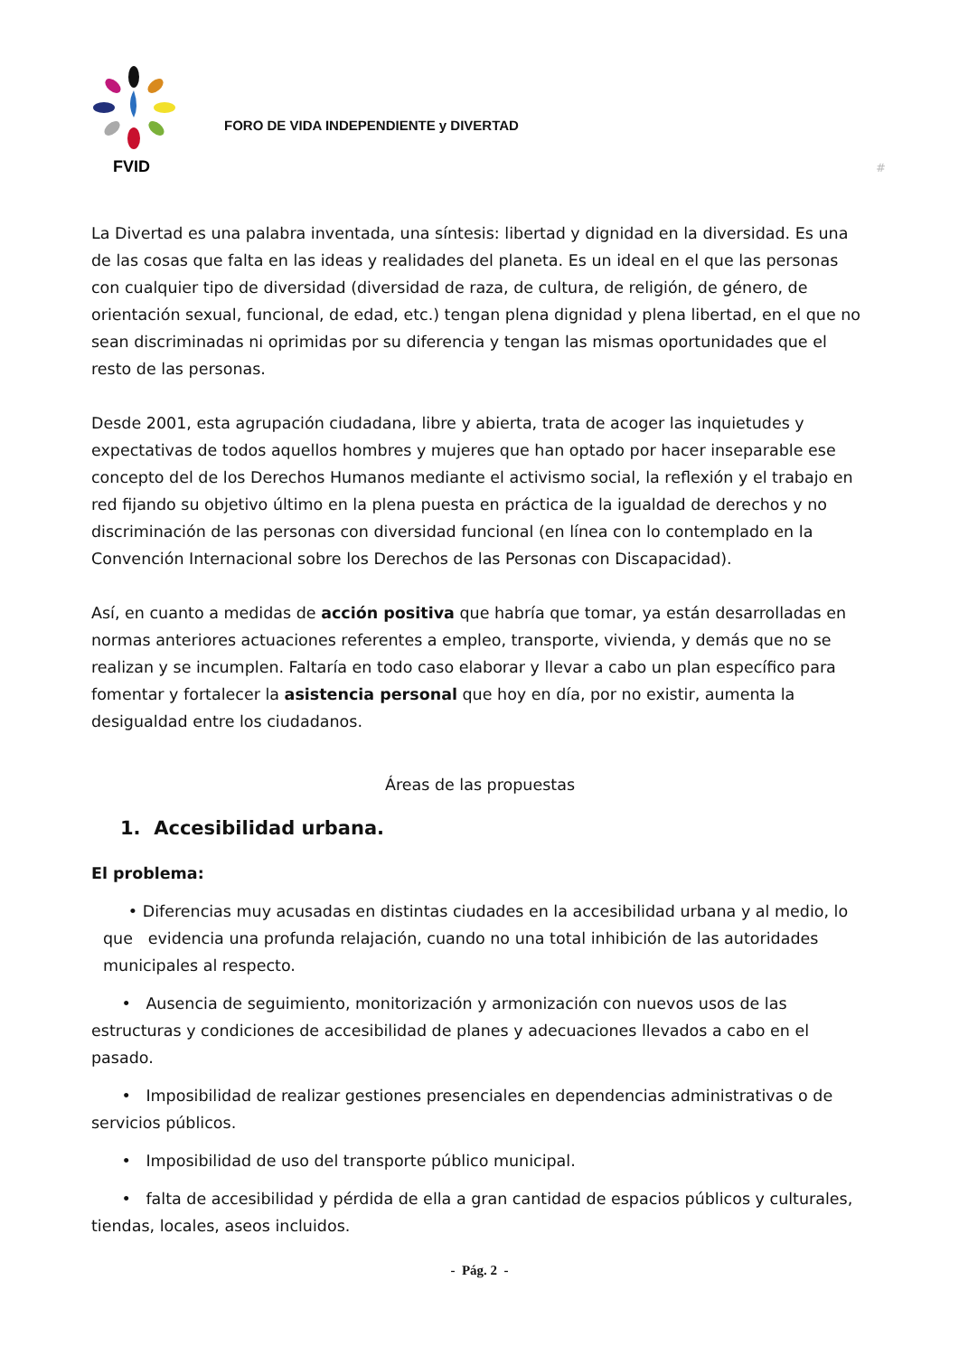FVID
FORO DE VIDA INDEPENDIENTE y DIVERTAD
#
La Divertad es una palabra inventada, una síntesis: libertad y dignidad en la diversidad. Es una de las cosas que falta en las ideas y realidades del planeta. Es un ideal en el que las personas con cualquier tipo de diversidad (diversidad de raza, de cultura, de religión, de género, de orientación sexual, funcional, de edad, etc.) tengan plena dignidad y plena libertad, en el que no sean discriminadas ni oprimidas por su diferencia y tengan las mismas oportunidades que el resto de las personas.
Desde 2001, esta agrupación ciudadana, libre y abierta, trata de acoger las inquietudes y expectativas de todos aquellos hombres y mujeres que han optado por hacer inseparable ese concepto del de los Derechos Humanos mediante el activismo social, la reflexión y el trabajo en red fijando su objetivo último en la plena puesta en práctica de la igualdad de derechos y no discriminación de las personas con diversidad funcional (en línea con lo contemplado en la Convención Internacional sobre los Derechos de las Personas con Discapacidad).
Así, en cuanto a medidas de acción positiva que habría que tomar, ya están desarrolladas en normas anteriores actuaciones referentes a empleo, transporte, vivienda, y demás que no se realizan y se incumplen. Faltaría en todo caso elaborar y llevar a cabo un plan específico para fomentar y fortalecer la asistencia personal que hoy en día, por no existir, aumenta la desigualdad entre los ciudadanos.
Áreas de las propuestas
1. Accesibilidad urbana.
El problema:
• Diferencias muy acusadas en distintas ciudades en la accesibilidad urbana y al medio, lo que evidencia una profunda relajación, cuando no una total inhibición de las autoridades municipales al respecto.
• Ausencia de seguimiento, monitorización y armonización con nuevos usos de las estructuras y condiciones de accesibilidad de planes y adecuaciones llevados a cabo en el pasado.
• Imposibilidad de realizar gestiones presenciales en dependencias administrativas o de servicios públicos.
• Imposibilidad de uso del transporte público municipal.
• falta de accesibilidad y pérdida de ella a gran cantidad de espacios públicos y culturales, tiendas, locales, aseos incluidos.
- Pág. 2 -